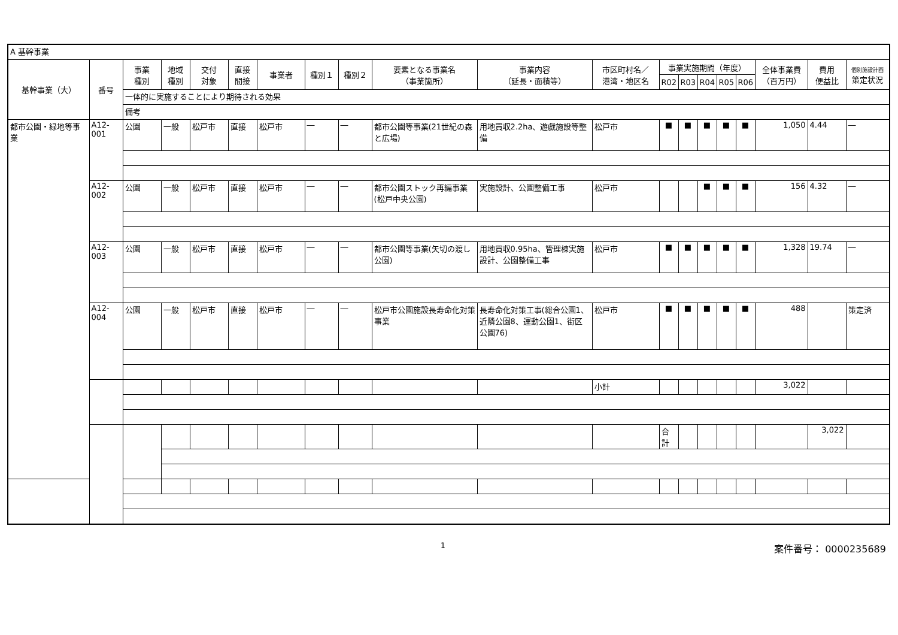| A 基幹事業 | | | | | | | | | | | | | | | | | | | | |
| 基幹事業（大） | 番号 | 事業 種別 | 地域 種別 | 交付 対象 | 直接 間接 | 事業者 | 種別１ | 種別２ | 要素となる事業名 （事業箇所） | 事業内容 （延長・面積等） | 市区町村名／ 港湾・地区名 | 事業実施期間（年度） | | | | | 全体事業費 （百万円） | 費用 便益比 | 個別施設計画 策定状況 | |
| | | | | | | | | | | | | R02 | R03 | R04 | R05 | R06 | | | | |
| | | 一体的に実施することにより期待される効果 | | | | | | | | | | | | | | | | | | |
| | | 備考 | | | | | | | | | | | | | | | | | | |
| 都市公園・緑地等事業 | A12-001 | 公園 | 一般 | 松戸市 | 直接 | 松戸市 | ― | ― | 都市公園等事業(21世紀の森と広場) | 用地買収2.2ha、遊戯施設等整備 | 松戸市 | ■ | ■ | ■ | ■ | ■ | 1,050 | 4.44 | ― | |
| | A12-002 | 公園 | 一般 | 松戸市 | 直接 | 松戸市 | ― | ― | 都市公園ストック再編事業(松戸中央公園) | 実施設計、公園整備工事 | 松戸市 | | | ■ | ■ | ■ | 156 | 4.32 | ― | |
| | A12-003 | 公園 | 一般 | 松戸市 | 直接 | 松戸市 | ― | ― | 都市公園等事業(矢切の渡し公園) | 用地買収0.95ha、管理棟実施設計、公園整備工事 | 松戸市 | ■ | ■ | ■ | ■ | ■ | 1,328 | 19.74 | ― | |
| | A12-004 | 公園 | 一般 | 松戸市 | 直接 | 松戸市 | ― | ― | 松戸市公園施設長寿命化対策事業 | 長寿命化対策工事(総合公園1、近隣公園8、運動公園1、街区公園76) | 松戸市 | ■ | ■ | ■ | ■ | ■ | 488 | | 策定済 | |
| | | | | | | | | | | | 小計 | | | | | | 3,022 | | | |
| | | | | | | | | | | | | 合計 | | | | | | 3,022 | | |
1
案件番号： 0000235689